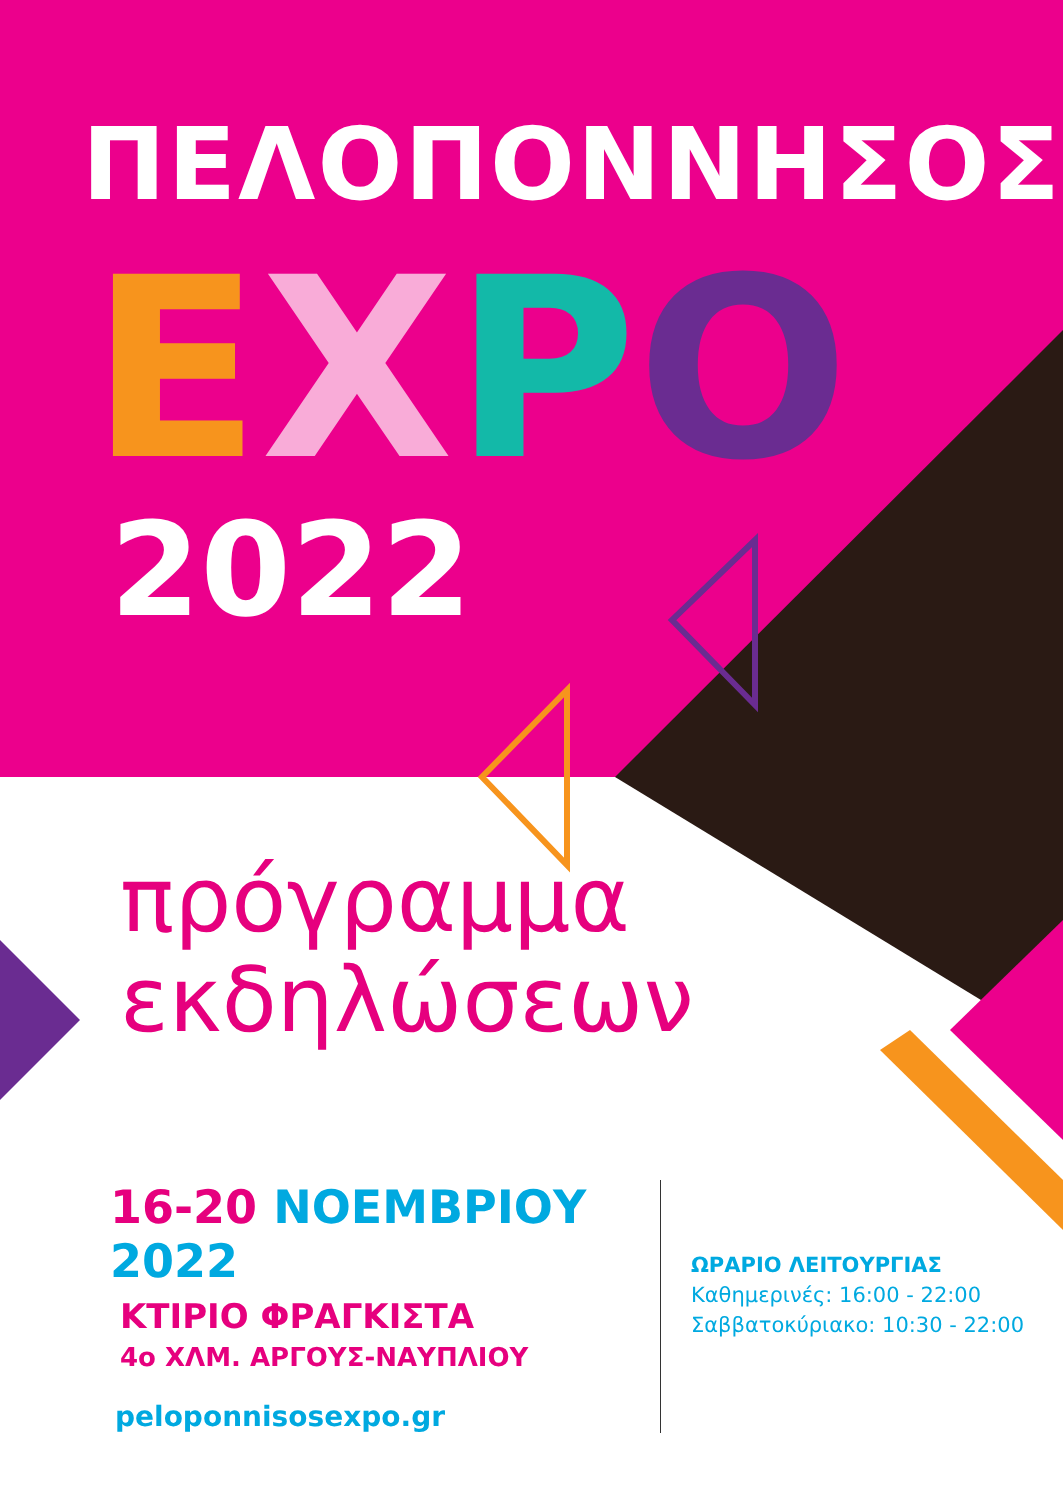ΠΕΛΟΠΟΝΝΗΣΟΣ
EXPO
2022
πρόγραμμα
εκδηλώσεων
16-20 ΝΟΕΜΒΡΙΟΥ 2022
ΚΤΙΡΙΟ ΦΡΑΓΚΙΣΤΑ
4ο ΧΛΜ. ΑΡΓΟΥΣ-ΝΑΥΠΛΙΟΥ
peloponnisosexpo.gr
ΩΡΑΡΙΟ ΛΕΙΤΟΥΡΓΙΑΣ
Καθημερινές: 16:00 - 22:00
Σαββατοκύριακο: 10:30 - 22:00